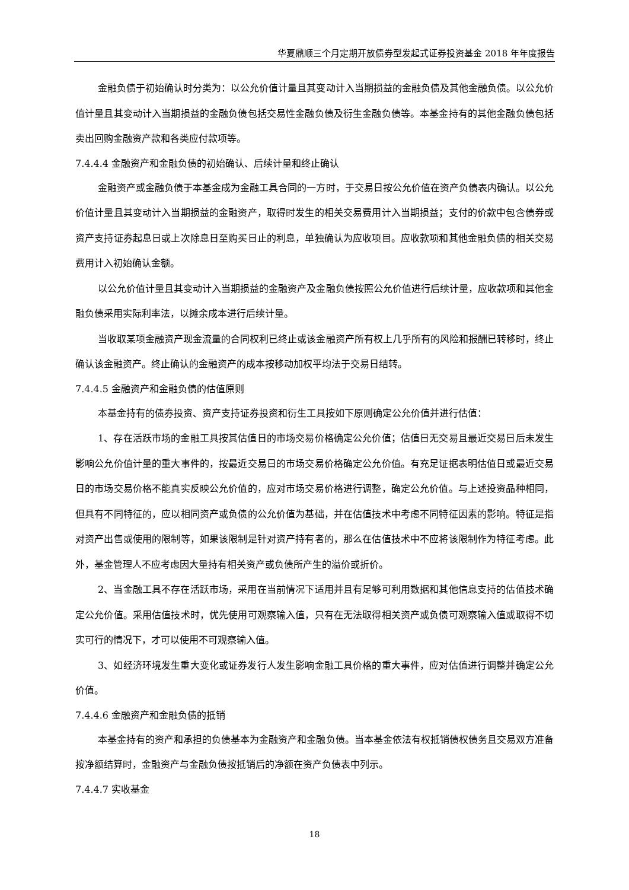华夏鼎顺三个月定期开放债券型发起式证券投资基金 2018 年年度报告
金融负债于初始确认时分类为：以公允价值计量且其变动计入当期损益的金融负债及其他金融负债。以公允价值计量且其变动计入当期损益的金融负债包括交易性金融负债及衍生金融负债等。本基金持有的其他金融负债包括卖出回购金融资产款和各类应付款项等。
7.4.4.4 金融资产和金融负债的初始确认、后续计量和终止确认
金融资产或金融负债于本基金成为金融工具合同的一方时，于交易日按公允价值在资产负债表内确认。以公允价值计量且其变动计入当期损益的金融资产，取得时发生的相关交易费用计入当期损益；支付的价款中包含债券或资产支持证券起息日或上次除息日至购买日止的利息，单独确认为应收项目。应收款项和其他金融负债的相关交易费用计入初始确认金额。
以公允价值计量且其变动计入当期损益的金融资产及金融负债按照公允价值进行后续计量，应收款项和其他金融负债采用实际利率法，以摊余成本进行后续计量。
当收取某项金融资产现金流量的合同权利已终止或该金融资产所有权上几乎所有的风险和报酬已转移时，终止确认该金融资产。终止确认的金融资产的成本按移动加权平均法于交易日结转。
7.4.4.5 金融资产和金融负债的估值原则
本基金持有的债券投资、资产支持证券投资和衍生工具按如下原则确定公允价值并进行估值：
1、存在活跃市场的金融工具按其估值日的市场交易价格确定公允价值；估值日无交易且最近交易日后未发生影响公允价值计量的重大事件的，按最近交易日的市场交易价格确定公允价值。有充足证据表明估值日或最近交易日的市场交易价格不能真实反映公允价值的，应对市场交易价格进行调整，确定公允价值。与上述投资品种相同，但具有不同特征的，应以相同资产或负债的公允价值为基础，并在估值技术中考虑不同特征因素的影响。特征是指对资产出售或使用的限制等，如果该限制是针对资产持有者的，那么在估值技术中不应将该限制作为特征考虑。此外，基金管理人不应考虑因大量持有相关资产或负债所产生的溢价或折价。
2、当金融工具不存在活跃市场，采用在当前情况下适用并且有足够可利用数据和其他信息支持的估值技术确定公允价值。采用估值技术时，优先使用可观察输入值，只有在无法取得相关资产或负债可观察输入值或取得不切实可行的情况下，才可以使用不可观察输入值。
3、如经济环境发生重大变化或证券发行人发生影响金融工具价格的重大事件，应对估值进行调整并确定公允价值。
7.4.4.6 金融资产和金融负债的抵销
本基金持有的资产和承担的负债基本为金融资产和金融负债。当本基金依法有权抵销债权债务且交易双方准备按净额结算时，金融资产与金融负债按抵销后的净额在资产负债表中列示。
7.4.4.7 实收基金
18